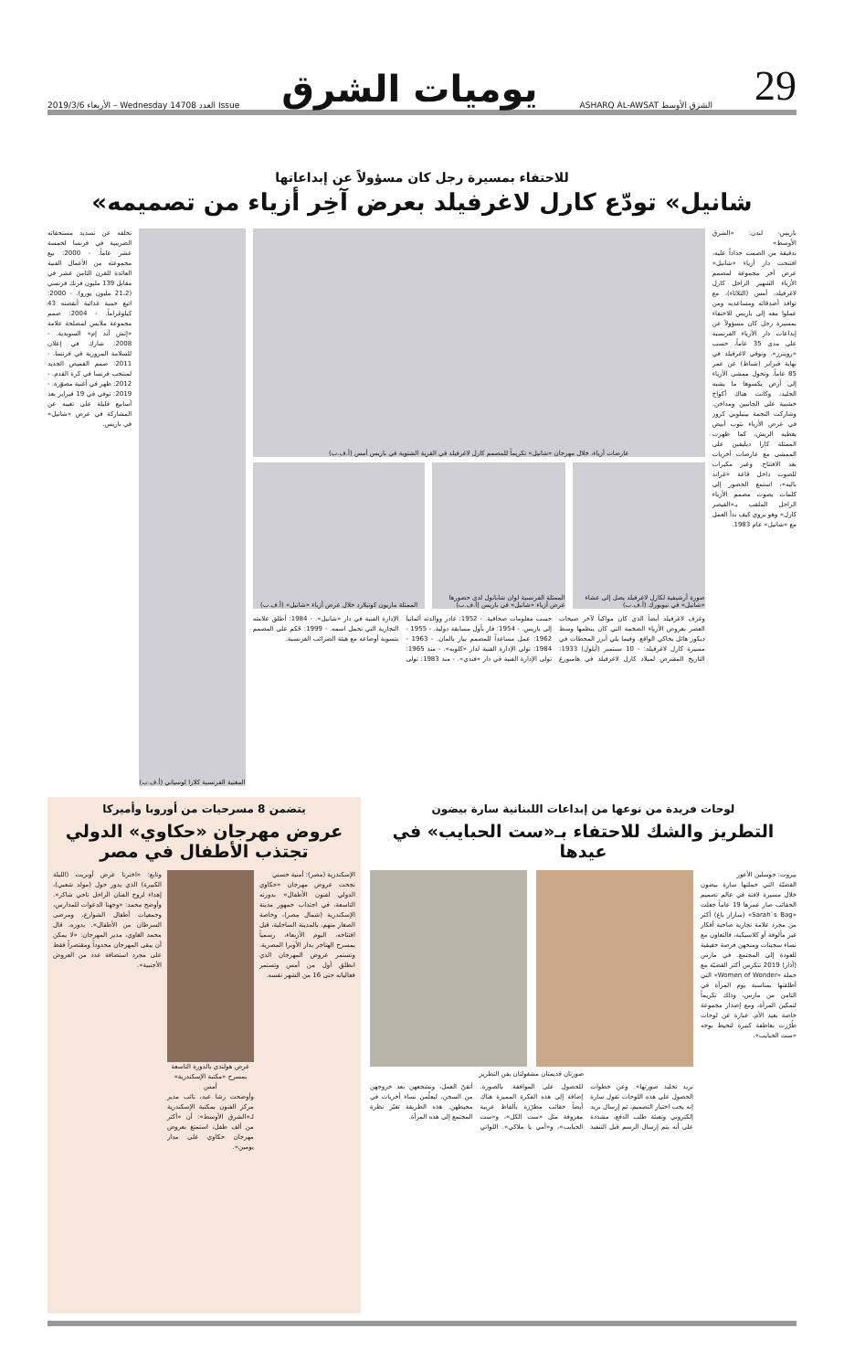الأربعاء 2019/3/6 – Wednesday العدد 14708 Issue
يوميات الشرق
ASHARQ AL-AWSAT الشرق الأوسط
29
للاحتفاء بمسيرة رجل كان مسؤولاً عن إبداعاتها
«شانيل» تودّع كارل لاغرفيلد بعرض آخِر أزياء من تصميمه
باريس- لندن: «الشرق الأوسط»
بدقيقة من الصمت حداداً عليه، افتتحت دار أزياء «شانيل» عرض آخر مجموعة لمصمم الأزياء الشهير الراحل كارل لاغرفيلد، أمس (الثلاثاء)، مع توافد أصدقائه ومساعديه ومن عملوا معه إلى باريس للاحتفاء بمسيرة رجل كان مسؤولاً عن إبداعات دار الأزياء الفرنسية على مدى 35 عاماً، حسب «رويترز». وتوفي لاغرفيلد في نهاية فبراير (شباط) عن عمر 85 عاماً. وتحول ممشى الأزياء إلى أرض يكسوها ما يشبه الجليد، وكانت هناك أكواخ خشبية على الجانبين ومداخن. وشاركت النجمة بينيلوبي كروز في عرض الأزياء بثوب أبيض يغطيه الريش، كما ظهرت الممثلة كارا ديليفين على الممشى مع عارضات أخريات بعد الافتتاح. وعبر مكبرات للصوت داخل قاعة «غراند باليه»، استمع الحضور إلى كلمات بصوت مصمم الأزياء الراحل الملقب بـ«القيصر كارل» وهو يروي كيف بدأ العمل مع «شانيل» عام 1983.
عارضات أزياء، خلال مهرجان «شانيل» تكريماً للمصمم كارل لاغرفيلد في القرية الشتوية في باريس أمس (أ.ف.ب)
صورة أرشيفية لكارل لاغرفيلد يصل إلى عشاء «شانيل» في نيويورك (أ.ف.ب)
الممثلة الفرنسية لوان شابانول لدى حضورها عرض أزياء «شانيل» في باريس (أ.ف.ب)
الممثلة ماريون كوتيلارد خلال عرض أزياء «شانيل» (أ.ف.ب)
وغرف لاغرفيلد أيضاً الذي كان مواكباً لآخر صيحات العصر بعروض الأزياء الضخمة التي كان ينظمها وسط ديكور هائل يحاكي الواقع. وفيما يلي أبرز المحطات في مسيرة كارل لاغرفيلد: - 10 سبتمبر (أيلول) 1933: التاريخ المفترض لميلاد كارل لاغرفيلد في هامبورغ حسب معلومات صحافية. - 1952: غادر ووالدته ألمانيا إلى باريس. - 1954: فاز بأول مسابقة دولية. - 1955 - 1962: عمل مساعداً للمصمم بيار بالمان. - 1963 - 1984: تولى الإدارة الفنية لدار «كلويه». - منذ 1965: تولى الإدارة الفنية في دار «فندي». - منذ 1983: تولى الإدارة الفنية في دار «شانيل». - 1984: أطلق علامته التجارية التي تحمل اسمه. - 1999: حُكم على المصمم بتسوية أوضاعه مع هيئة الضرائب الفرنسية.
المغنية الفرنسية كلارا لوسياني (أ.ف.ب)
تخلفه عن تسديد مستحقاته الضريبية في فرنسا لخمسة عشر عاماً. - 2000: بيع مجموعته من الأعمال الفنية العائدة للقرن الثامن عشر في مقابل 139 مليون فرنك فرنسي (21،2 مليون يورو). - 2000: اتبع حمية غذائية أنقصته 43 كيلوغراماً. - 2004: صمم مجموعة ملابس لمصلحة علامة «إتش آند إم» السويدية. - 2008: شارك في إعلان للسلامة المرورية في فرنسا. - 2011: صمم القميص الجديد لمنتخب فرنسا في كرة القدم. - 2012: ظهر في أغنية مصوّرة. - 2019: توفي في 19 فبراير بعد أسابيع قليلة على تغيبه عن المشاركة في عرض «شانيل» في باريس.
لوحات فريدة من نوعها من إبداعات اللبنانية سارة بيضون
التطريز والشك للاحتفاء بـ«ست الحبايب» في عيدها
بيروت: جوسلين الأعور
القضيّة التي حملتها سارة بيضون خلال مسيرة لافتة في عالم تصميم الحقائب صار عمرها 19 عاماً جعلت «Sarah`s Bag» (ساراز باغ) أكثر من مجرد علامة تجارية صاحبة أفكار غير مألوفة أو كلاسيكية، فالتعاون مع نساء سجينات ومنحهن فرصة حقيقية للعودة إلى المجتمع. في مارس (آذار) 2019 تتكرس أكثر القضيّة مع حملة «Women of Wonder» التي أطلقتها بمناسبة يوم المرأة في الثامن من مارس، وذلك تكريماً لتمكين المرأة، ومع إصدار مجموعة خاصة بعيد الأم، عبارة عن لوحات طُرّزت بعاطفة كبيرة لتحيط بوجه «ست الحبايب».
صورتان قديمتان مشغولتان بفن التطريز
نريد تخليد صورتها». وعن خطوات الحصول على هذه اللوحات تقول سارة إنه يجب اختيار التصميم، ثم إرسال بريد إلكتروني وتعبئة طلب الدفع، مشددة على أنه يتم إرسال الرسم قبل التنفيذ للحصول على الموافقة. بالصورة. إضافة إلى هذه الفكرة المميزة هناك أيضاً حقائب مطرّزة بألفاظ عربية معروفة مثل «ست الكل»، و«ست الحبايب»، و«أمي يا ملاكي». اللواتي أتقنّ العمل، ونشجعهن بعد خروجهن من السجن، ليعلّمن نساء أخريات في محيطهن. هذه الطريقة تغيّر نظرة المجتمع إلى هذه المرأة.
يتضمن 8 مسرحيات من أوروبا وأميركا
عروض مهرجان «حكاوي» الدولي تجتذب الأطفال في مصر
الإسكندرية (مصر): أمنية حسني
نجحت عروض مهرجان «حكاوي الدولي لفنون الأطفال» بدورته التاسعة، في اجتذاب جمهور مدينة الإسكندرية (شمال مصر)، وخاصة الصغار منهم، بالمدينة الساحلية، قبل افتتاحه، اليوم الأربعاء، رسمياً بمسرح الهناجر بدار الأوبرا المصرية. وتستمر عروض المهرجان الذي انطلق أول من أمس وتستمر فعالياته حتى 16 من الشهر نفسه.
عرض هولندي بالدورة التاسعة بمسرح «مكتبة الإسكندرية» أمس
وأوضحت رشا عبد، نائب مدير مركز الفنون بمكتبة الإسكندرية لـ«الشرق الأوسط»: أن «أكثر من ألف طفل، استمتع بعروض مهرجان حكاوي على مدار يومين».
وتابع: «اخترنا عرض أوبريت (الليلة الكبيرة) الذي يدور حول (مولد شعبي)، إهداء لروح الفنان الراحل ناجي شاكر». وأوضح محمد: «وجهنا الدعوات للمدارس، وجمعيات أطفال الشوارع، ومرضى السرطان من الأطفال». بدوره، قال محمد الغاوي، مدير المهرجان: «لا يمكن أن يبقى المهرجان محدوداً ومقتصراً فقط على مجرد استضافة عدد من العروض الأجنبية».